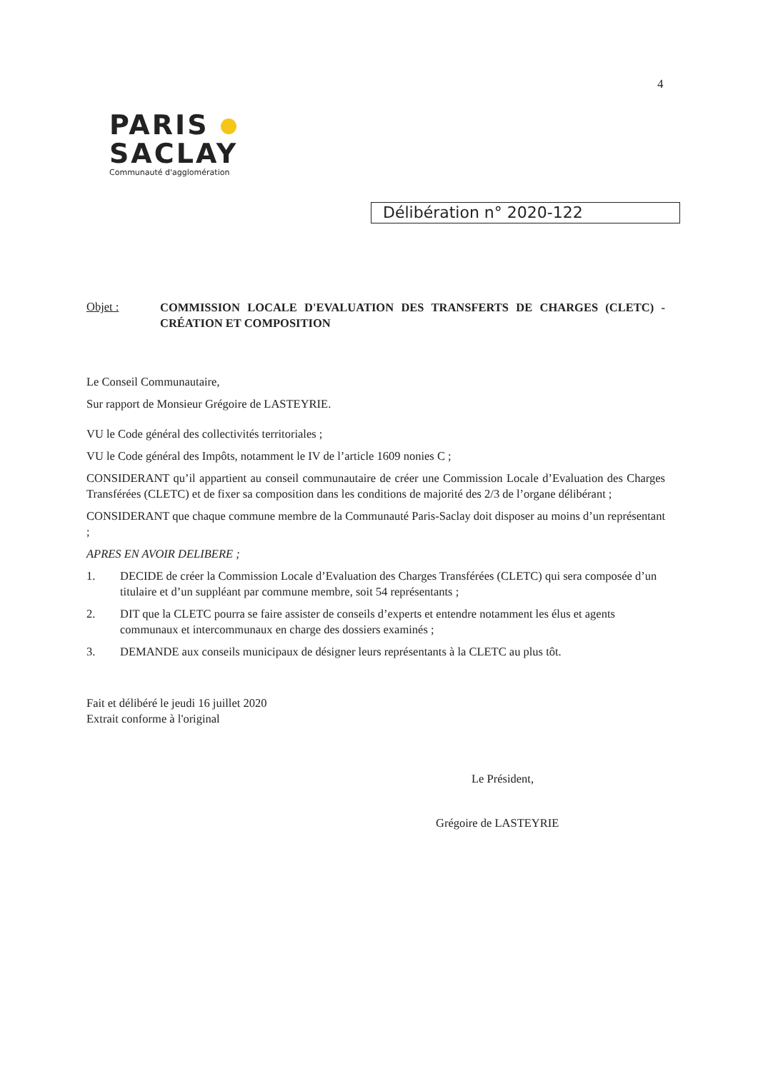4
PARIS
SACLAY
Communauté d'agglomération
Délibération n° 2020-122
Objet :
COMMISSION LOCALE D'EVALUATION DES TRANSFERTS DE CHARGES (CLETC) - CRÉATION ET COMPOSITION
Le Conseil Communautaire,
Sur rapport de Monsieur Grégoire de LASTEYRIE.
VU le Code général des collectivités territoriales ;
VU le Code général des Impôts, notamment le IV de l’article 1609 nonies C ;
CONSIDERANT qu’il appartient au conseil communautaire de créer une Commission Locale d’Evaluation des Charges Transférées (CLETC) et de fixer sa composition dans les conditions de majorité des 2/3 de l’organe délibérant ;
CONSIDERANT que chaque commune membre de la Communauté Paris-Saclay doit disposer au moins d’un représentant ;
APRES EN AVOIR DELIBERE ;
1. DECIDE de créer la Commission Locale d’Evaluation des Charges Transférées (CLETC) qui sera composée d’un titulaire et d’un suppléant par commune membre, soit 54 représentants ;
2. DIT que la CLETC pourra se faire assister de conseils d’experts et entendre notamment les élus et agents communaux et intercommunaux en charge des dossiers examinés ;
3. DEMANDE aux conseils municipaux de désigner leurs représentants à la CLETC au plus tôt.
Fait et délibéré le jeudi 16 juillet 2020
Extrait conforme à l'original
Le Président,
Grégoire de LASTEYRIE